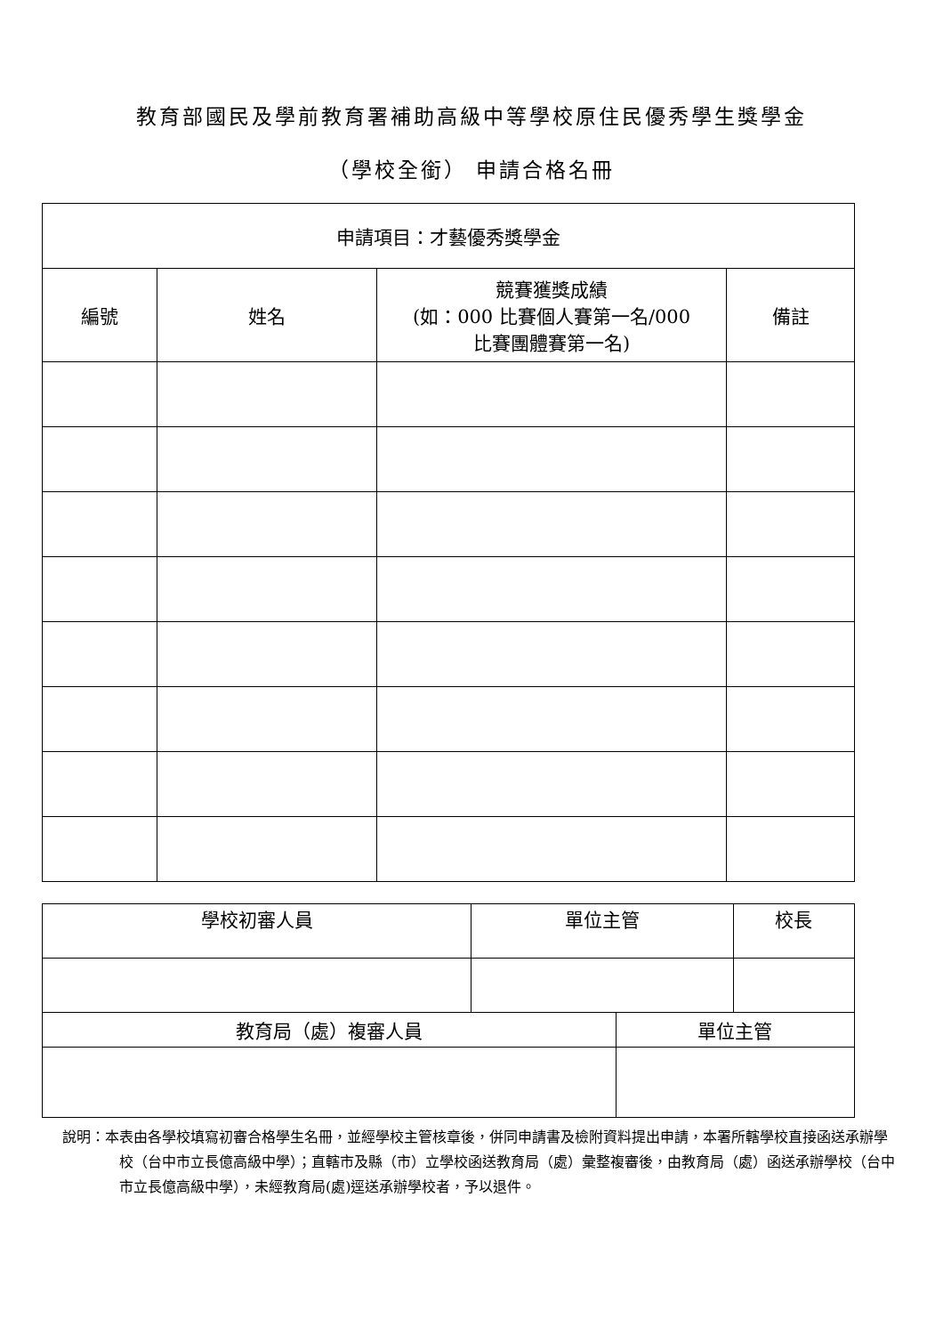教育部國民及學前教育署補助高級中等學校原住民優秀學生獎學金
（學校全銜） 申請合格名冊
| 申請項目：才藝優秀獎學金 | | | |
| --- | --- | --- | --- |
| 編號 | 姓名 | 競賽獲獎成績 (如：000 比賽個人賽第一名/000 比賽團體賽第一名) | 備註 |
| 學校初審人員 | 單位主管 | | 校長 |
| --- | --- | --- | --- |
| 教育局（處）複審人員 | | 單位主管 | |
說明：本表由各學校填寫初審合格學生名冊，並經學校主管核章後，併同申請書及檢附資料提出申請，本署所轄學校直接函送承辦學校（台中市立長億高級中學）；直轄市及縣（市）立學校函送教育局（處）彙整複審後，由教育局（處）函送承辦學校（台中市立長億高級中學），未經教育局(處)逕送承辦學校者，予以退件。